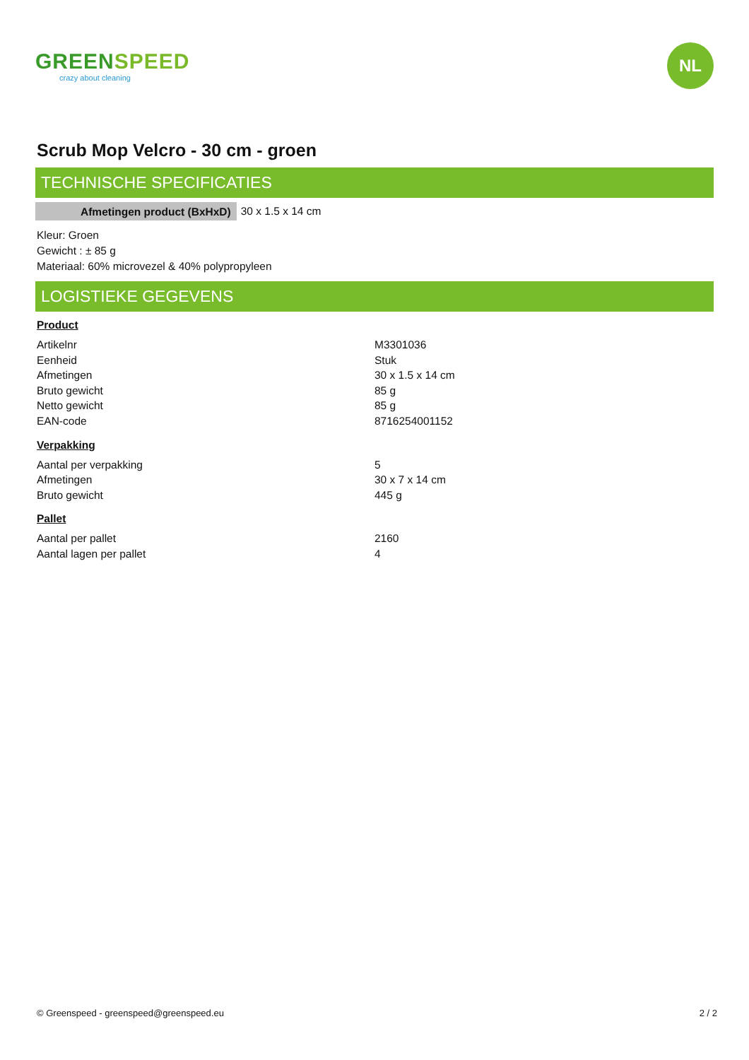GREENSPEED
crazy about cleaning
NL
Scrub Mop Velcro - 30 cm - groen
TECHNISCHE SPECIFICATIES
| Afmetingen product (BxHxD) | 30 x 1.5 x 14 cm |
Kleur: Groen
Gewicht : ± 85 g
Materiaal: 60% microvezel & 40% polypropyleen
LOGISTIEKE GEGEVENS
Product
| Artikelnr | M3301036 |
| Eenheid | Stuk |
| Afmetingen | 30 x 1.5 x 14 cm |
| Bruto gewicht | 85 g |
| Netto gewicht | 85 g |
| EAN-code | 8716254001152 |
Verpakking
| Aantal per verpakking | 5 |
| Afmetingen | 30 x 7 x 14 cm |
| Bruto gewicht | 445 g |
Pallet
| Aantal per pallet | 2160 |
| Aantal lagen per pallet | 4 |
© Greenspeed - greenspeed@greenspeed.eu 2 / 2